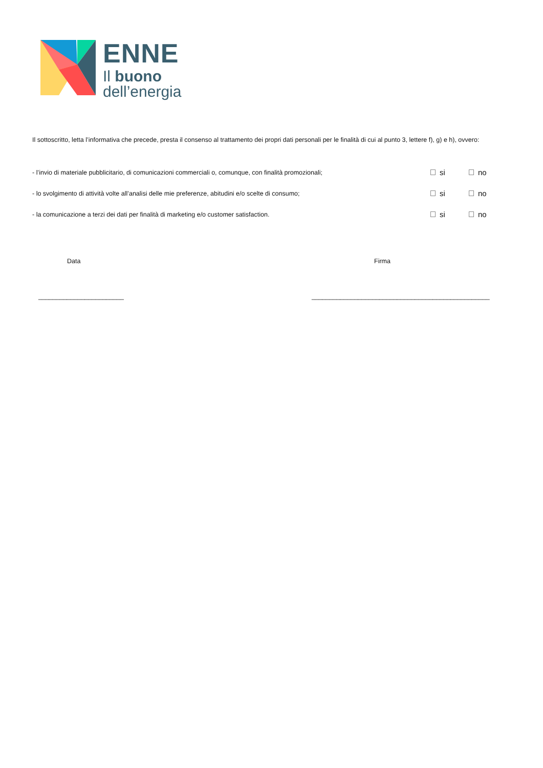ENNE
Il buono
dell’energia
Il sottoscritto, letta l’informativa che precede, presta il consenso al trattamento dei propri dati personali per le finalità di cui al punto 3, lettere f), g) e h), ovvero:
- l’invio di materiale pubblicitario, di comunicazioni commerciali o, comunque, con finalità promozionali; si no
- lo svolgimento di attività volte all’analisi delle mie preferenze, abitudini e/o scelte di consumo; si no
- la comunicazione a terzi dei dati per finalità di marketing e/o customer satisfaction. si no
Data Firma
________________________ __________________________________________________